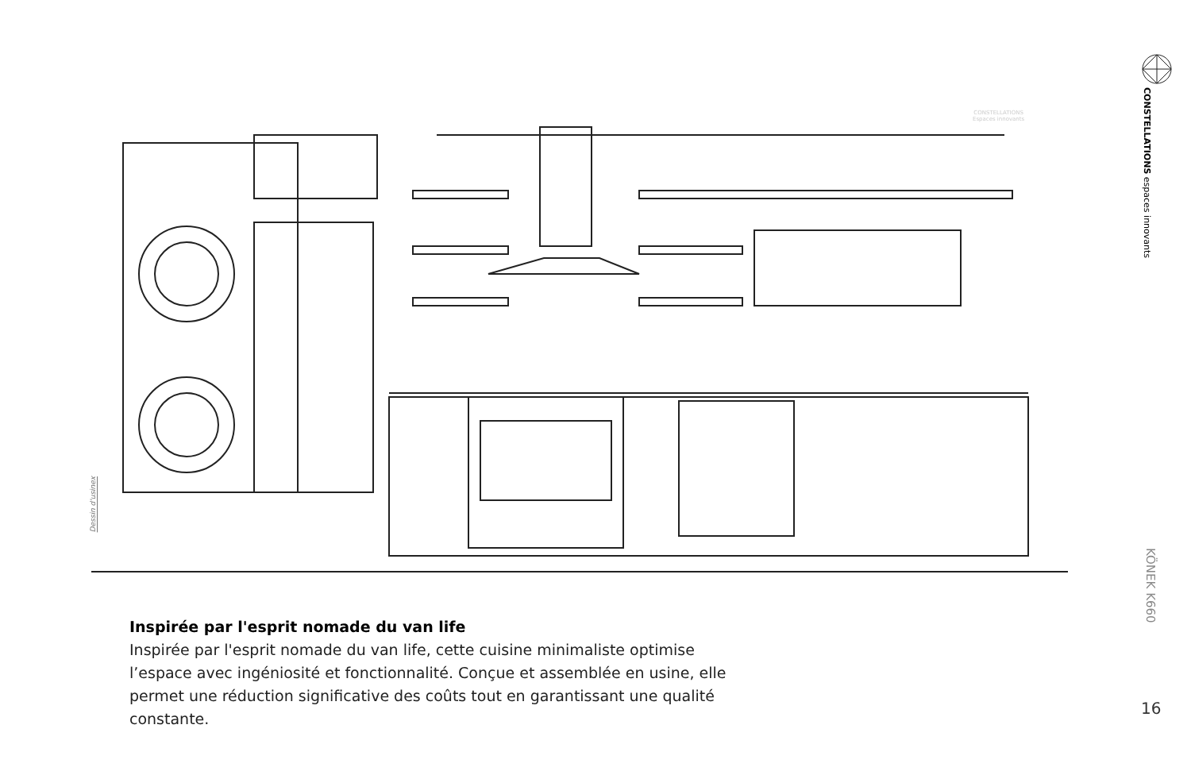Dessin d'usinex
CONSTELLATIONS
Espaces innovants
CONSTELLATIONS espaces innovants
Inspirée par l'esprit nomade du van life
Inspirée par l'esprit nomade du van life, cette cuisine minimaliste optimise l’espace avec ingéniosité et fonctionnalité. Conçue et assemblée en usine, elle permet une réduction significative des coûts tout en garantissant une qualité constante.
KÖNEK K660
16